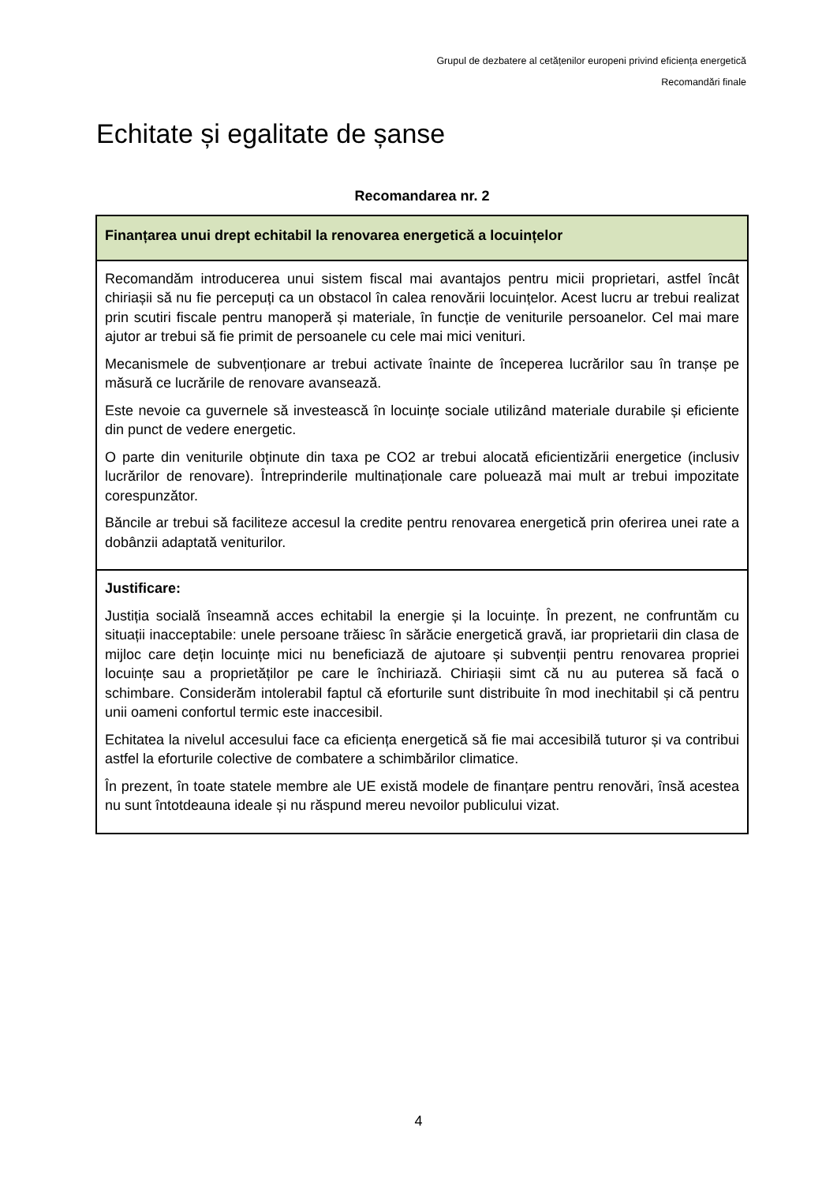Grupul de dezbatere al cetățenilor europeni privind eficiența energetică
Recomandări finale
Echitate și egalitate de șanse
Recomandarea nr. 2
| Finanțarea unui drept echitabil la renovarea energetică a locuințelor |
| Recomandăm introducerea unui sistem fiscal mai avantajos pentru micii proprietari, astfel încât chiriașii să nu fie percepuți ca un obstacol în calea renovării locuințelor. Acest lucru ar trebui realizat prin scutiri fiscale pentru manoperă și materiale, în funcție de veniturile persoanelor. Cel mai mare ajutor ar trebui să fie primit de persoanele cu cele mai mici venituri. Mecanismele de subvenționare ar trebui activate înainte de începerea lucrărilor sau în tranșe pe măsură ce lucrările de renovare avansează. Este nevoie ca guvernele să investească în locuințe sociale utilizând materiale durabile și eficiente din punct de vedere energetic. O parte din veniturile obținute din taxa pe CO2 ar trebui alocată eficientizării energetice (inclusiv lucrărilor de renovare). Întreprinderile multinaționale care poluează mai mult ar trebui impozitate corespunzător. Băncile ar trebui să faciliteze accesul la credite pentru renovarea energetică prin oferirea unei rate a dobânzii adaptată veniturilor. |
| Justificare: Justiția socială înseamnă acces echitabil la energie și la locuințe. În prezent, ne confruntăm cu situații inacceptabile: unele persoane trăiesc în sărăcie energetică gravă, iar proprietarii din clasa de mijloc care dețin locuințe mici nu beneficiază de ajutoare și subvenții pentru renovarea propriei locuințe sau a proprietăților pe care le închiriază. Chiriașii simt că nu au puterea să facă o schimbare. Considerăm intolerabil faptul că eforturile sunt distribuite în mod inechitabil și că pentru unii oameni confortul termic este inaccesibil. Echitatea la nivelul accesului face ca eficiența energetică să fie mai accesibilă tuturor și va contribui astfel la eforturile colective de combatere a schimbărilor climatice. În prezent, în toate statele membre ale UE există modele de finanțare pentru renovări, însă acestea nu sunt întotdeauna ideale și nu răspund mereu nevoilor publicului vizat. |
4